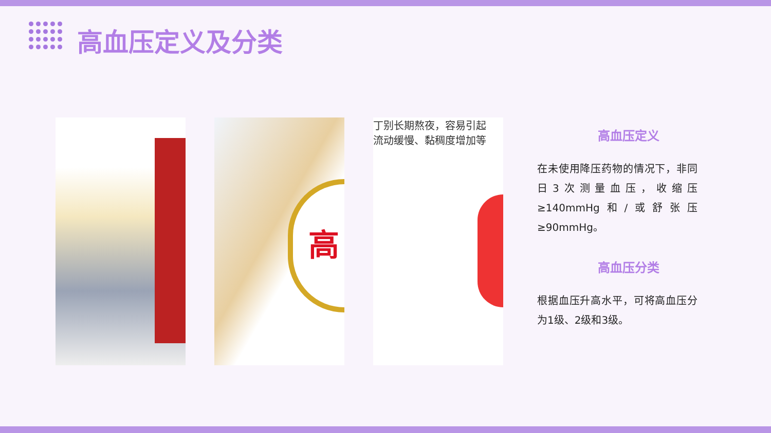高血压定义及分类
高
丁别长期熬夜，容易引起
流动缓慢、黏稠度增加等
高血压定义
在未使用降压药物的情况下，非同日3次测量血压，收缩压≥140mmHg和/或舒张压≥90mmHg。
高血压分类
根据血压升高水平，可将高血压分为1级、2级和3级。